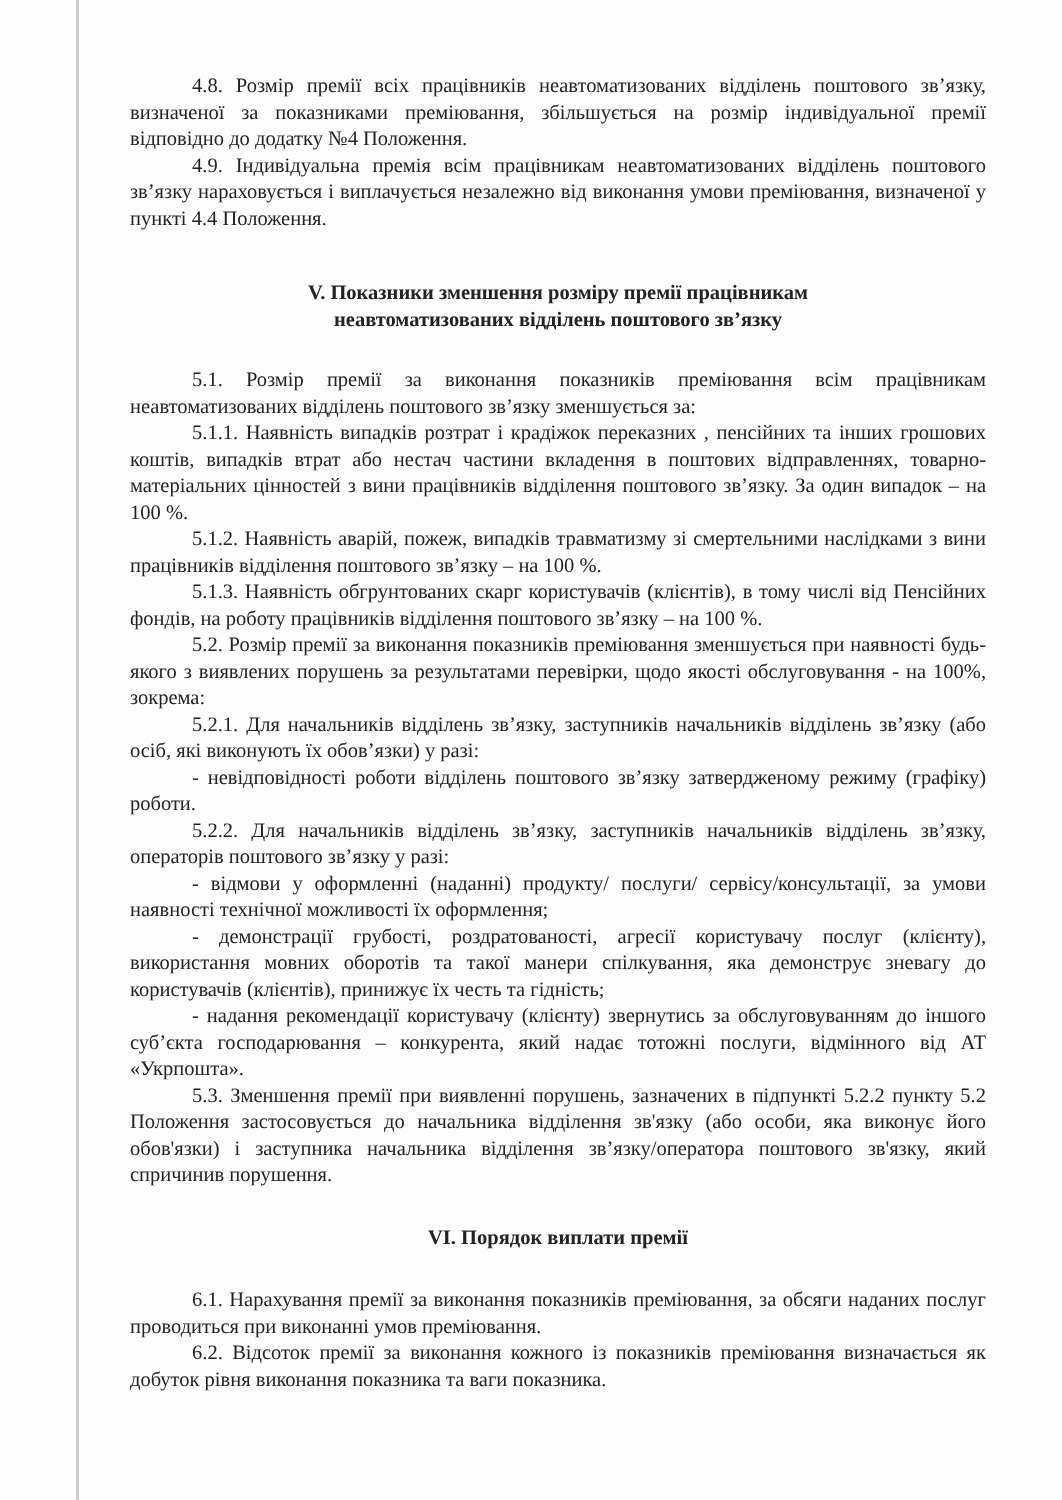4.8. Розмір премії всіх працівників неавтоматизованих відділень поштового зв’язку, визначеної за показниками преміювання, збільшується на розмір індивідуальної премії відповідно до додатку №4 Положення.
4.9. Індивідуальна премія всім працівникам неавтоматизованих відділень поштового зв’язку нараховується і виплачується незалежно від виконання умови преміювання, визначеної у пункті 4.4 Положення.
V. Показники зменшення розміру премії працівникам
неавтоматизованих відділень поштового зв’язку
5.1. Розмір премії за виконання показників преміювання всім працівникам неавтоматизованих відділень поштового зв’язку зменшується за:
5.1.1. Наявність випадків розтрат і крадіжок переказних , пенсійних та інших грошових коштів, випадків втрат або нестач частини вкладення в поштових відправленнях, товарно-матеріальних цінностей з вини працівників відділення поштового зв’язку. За один випадок – на 100 %.
5.1.2. Наявність аварій, пожеж, випадків травматизму зі смертельними наслідками з вини працівників відділення поштового зв’язку – на 100 %.
5.1.3. Наявність обгрунтованих скарг користувачів (клієнтів), в тому числі від Пенсійних фондів, на роботу працівників відділення поштового зв’язку – на 100 %.
5.2. Розмір премії за виконання показників преміювання зменшується при наявності будь-якого з виявлених порушень за результатами перевірки, щодо якості обслуговування - на 100%, зокрема:
5.2.1. Для начальників відділень зв’язку, заступників начальників відділень зв’язку (або осіб, які виконують їх обов’язки) у разі:
- невідповідності роботи відділень поштового зв’язку затвердженому режиму (графіку) роботи.
5.2.2. Для начальників відділень зв’язку, заступників начальників відділень зв’язку, операторів поштового зв’язку у разі:
- відмови у оформленні (наданні) продукту/ послуги/ сервісу/консультації, за умови наявності технічної можливості їх оформлення;
- демонстрації грубості, роздратованості, агресії користувачу послуг (клієнту), використання мовних оборотів та такої манери спілкування, яка демонструє зневагу до користувачів (клієнтів), принижує їх честь та гідність;
- надання рекомендації користувачу (клієнту) звернутись за обслуговуванням до іншого суб’єкта господарювання – конкурента, який надає тотожні послуги, відмінного від АТ «Укрпошта».
5.3. Зменшення премії при виявленні порушень, зазначених в підпункті 5.2.2 пункту 5.2 Положення застосовується до начальника відділення зв'язку (або особи, яка виконує його обов'язки) і заступника начальника відділення зв’язку/оператора поштового зв'язку, який спричинив порушення.
VI. Порядок виплати премії
6.1. Нарахування премії за виконання показників преміювання, за обсяги наданих послуг проводиться при виконанні умов преміювання.
6.2. Відсоток премії за виконання кожного із показників преміювання визначається як добуток рівня виконання показника та ваги показника.